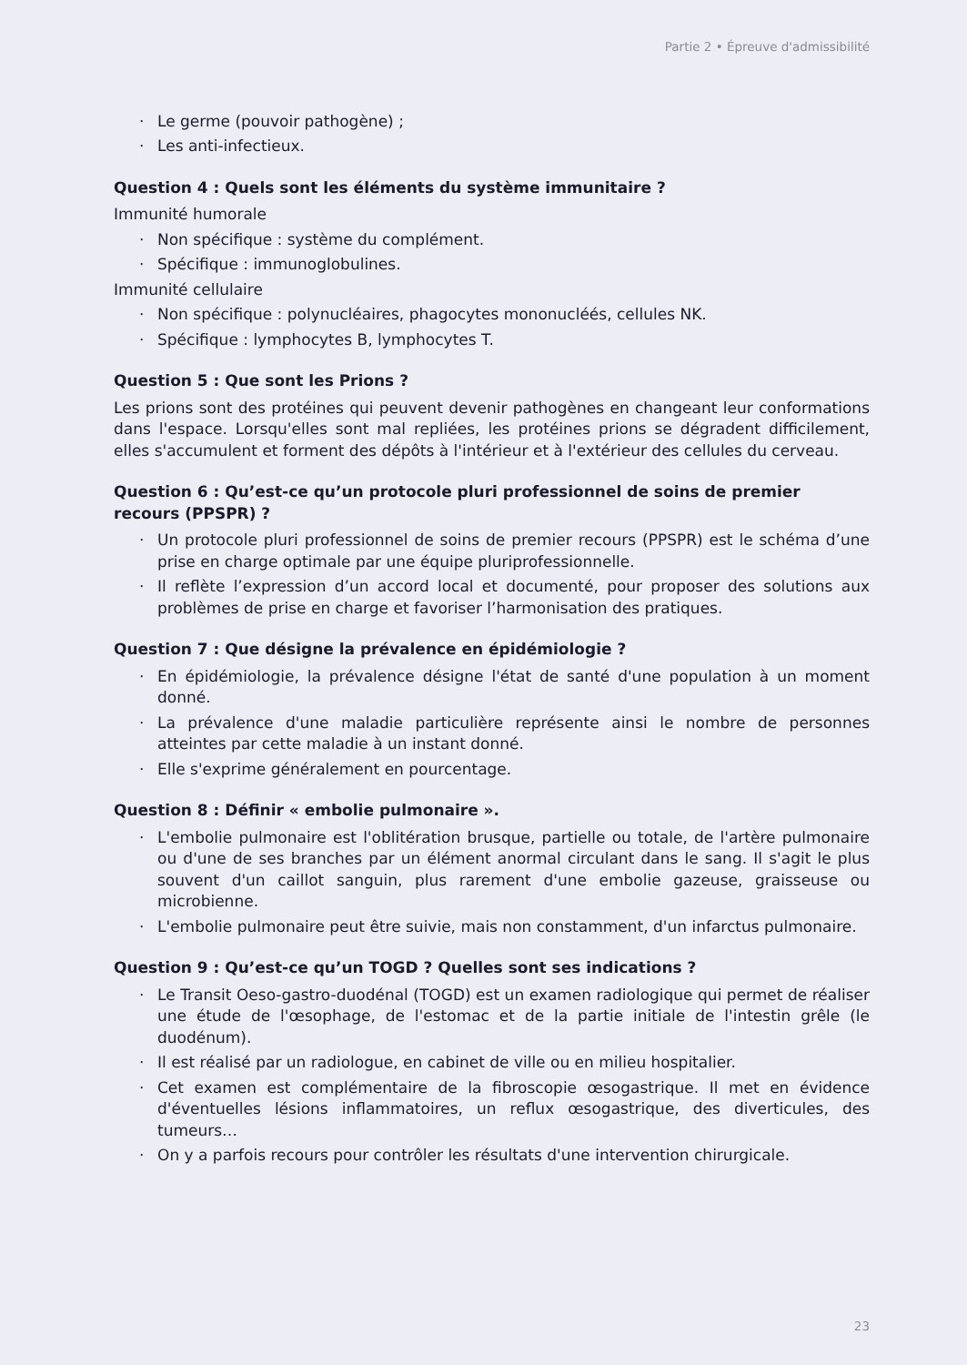Partie 2 • Épreuve d'admissibilité
· Le germe (pouvoir pathogène) ;
· Les anti-infectieux.
Question 4 : Quels sont les éléments du système immunitaire ?
Immunité humorale
· Non spécifique : système du complément.
· Spécifique : immunoglobulines.
Immunité cellulaire
· Non spécifique : polynucléaires, phagocytes mononucléés, cellules NK.
· Spécifique : lymphocytes B, lymphocytes T.
Question 5 : Que sont les Prions ?
Les prions sont des protéines qui peuvent devenir pathogènes en changeant leur conformations dans l'espace. Lorsqu'elles sont mal repliées, les protéines prions se dégradent difficilement, elles s'accumulent et forment des dépôts à l'intérieur et à l'extérieur des cellules du cerveau.
Question 6 : Qu’est-ce qu’un protocole pluri professionnel de soins de premier recours (PPSPR) ?
· Un protocole pluri professionnel de soins de premier recours (PPSPR) est le schéma d’une prise en charge optimale par une équipe pluriprofessionnelle.
· Il reflète l’expression d’un accord local et documenté, pour proposer des solutions aux problèmes de prise en charge et favoriser l’harmonisation des pratiques.
Question 7 : Que désigne la prévalence en épidémiologie ?
· En épidémiologie, la prévalence désigne l'état de santé d'une population à un moment donné.
· La prévalence d'une maladie particulière représente ainsi le nombre de personnes atteintes par cette maladie à un instant donné.
· Elle s'exprime généralement en pourcentage.
Question 8 : Définir « embolie pulmonaire ».
· L'embolie pulmonaire est l'oblitération brusque, partielle ou totale, de l'artère pulmonaire ou d'une de ses branches par un élément anormal circulant dans le sang. Il s'agit le plus souvent d'un caillot sanguin, plus rarement d'une embolie gazeuse, graisseuse ou microbienne.
· L'embolie pulmonaire peut être suivie, mais non constamment, d'un infarctus pulmonaire.
Question 9 : Qu’est-ce qu’un TOGD ? Quelles sont ses indications ?
· Le Transit Oeso-gastro-duodénal (TOGD) est un examen radiologique qui permet de réaliser une étude de l'œsophage, de l'estomac et de la partie initiale de l'intestin grêle (le duodénum).
· Il est réalisé par un radiologue, en cabinet de ville ou en milieu hospitalier.
· Cet examen est complémentaire de la fibroscopie œsogastrique. Il met en évidence d'éventuelles lésions inflammatoires, un reflux œsogastrique, des diverticules, des tumeurs…
· On y a parfois recours pour contrôler les résultats d'une intervention chirurgicale.
23